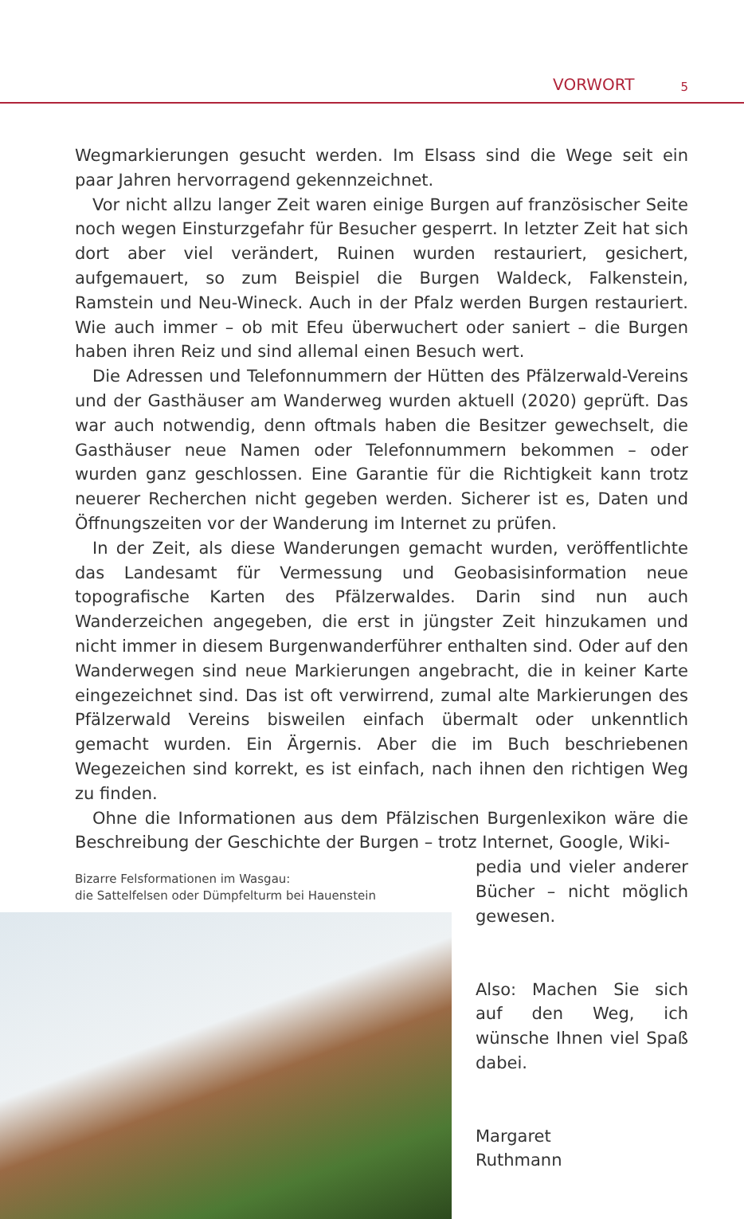VORWORT 5
Wegmarkierungen gesucht werden. Im Elsass sind die Wege seit ein paar Jahren hervorragend gekennzeichnet.
Vor nicht allzu langer Zeit waren einige Burgen auf französischer Seite noch wegen Einsturzgefahr für Besucher gesperrt. In letzter Zeit hat sich dort aber viel verändert, Ruinen wurden restauriert, gesichert, aufgemauert, so zum Beispiel die Burgen Waldeck, Falkenstein, Ramstein und Neu-Wineck. Auch in der Pfalz werden Burgen restauriert. Wie auch immer – ob mit Efeu überwuchert oder saniert – die Burgen haben ihren Reiz und sind allemal einen Besuch wert.
Die Adressen und Telefonnummern der Hütten des Pfälzerwald-Vereins und der Gasthäuser am Wanderweg wurden aktuell (2020) geprüft. Das war auch notwendig, denn oftmals haben die Besitzer gewechselt, die Gasthäuser neue Namen oder Telefonnummern bekommen – oder wurden ganz geschlossen. Eine Garantie für die Richtigkeit kann trotz neuerer Recherchen nicht gegeben werden. Sicherer ist es, Daten und Öffnungszeiten vor der Wanderung im Internet zu prüfen.
In der Zeit, als diese Wanderungen gemacht wurden, veröffentlichte das Landesamt für Vermessung und Geobasisinformation neue topografische Karten des Pfälzerwaldes. Darin sind nun auch Wanderzeichen angegeben, die erst in jüngster Zeit hinzukamen und nicht immer in diesem Burgenwanderführer enthalten sind. Oder auf den Wanderwegen sind neue Markierungen angebracht, die in keiner Karte eingezeichnet sind. Das ist oft verwirrend, zumal alte Markierungen des Pfälzerwald Vereins bisweilen einfach übermalt oder unkenntlich gemacht wurden. Ein Ärgernis. Aber die im Buch beschriebenen Wegezeichen sind korrekt, es ist einfach, nach ihnen den richtigen Weg zu finden.
Ohne die Informationen aus dem Pfälzischen Burgenlexikon wäre die Beschreibung der Geschichte der Burgen – trotz Internet, Google, Wiki-
Bizarre Felsformationen im Wasgau:
die Sattelfelsen oder Dümpfelturm bei Hauenstein
pedia und vieler anderer Bücher – nicht möglich gewesen.
Also: Machen Sie sich auf den Weg, ich wünsche Ihnen viel Spaß dabei.
Margaret
Ruthmann